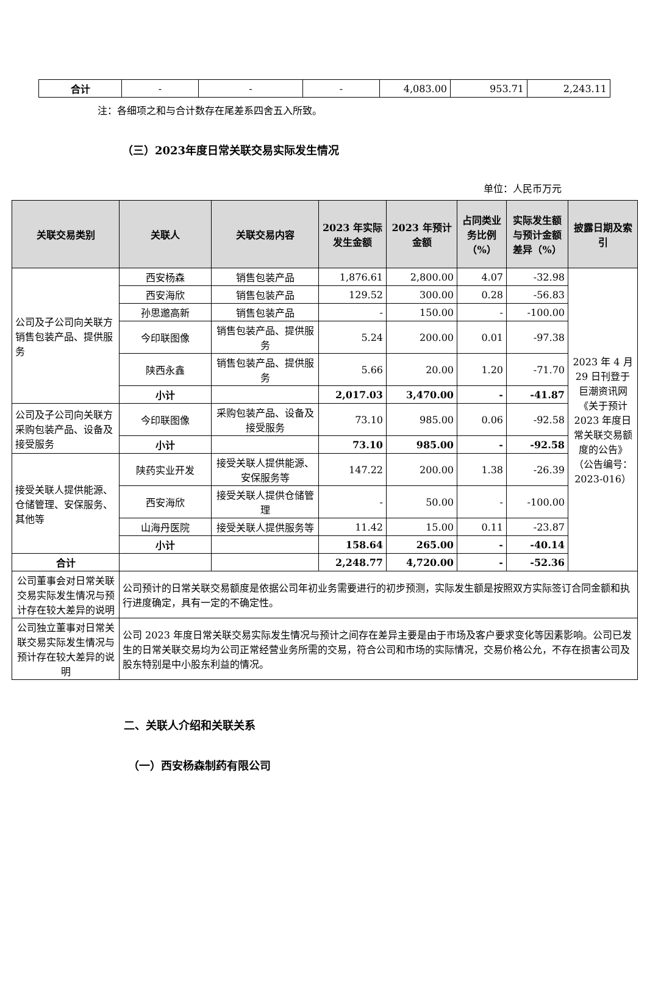| 合计 | - | - | - | 4,083.00 | 953.71 | 2,243.11 |
注：各细项之和与合计数存在尾差系四舍五入所致。
（三）2023年度日常关联交易实际发生情况
单位：人民币万元
| 关联交易类别 | 关联人 | 关联交易内容 | 2023 年实际发生金额 | 2023 年预计金额 | 占同类业务比例（%） | 实际发生额与预计金额差异（%） | 披露日期及索引 |
| --- | --- | --- | --- | --- | --- | --- | --- |
| 公司及子公司向关联方销售包装产品、提供服务 | 西安杨森 | 销售包装产品 | 1,876.61 | 2,800.00 | 4.07 | -32.98 | 2023 年 4 月 29 日刊登于巨潮资讯网《关于预计 2023 年度日常关联交易额度的公告》（公告编号：2023-016） |
| | 西安海欣 | 销售包装产品 | 129.52 | 300.00 | 0.28 | -56.83 | |
| | 孙思邈高新 | 销售包装产品 | - | 150.00 | - | -100.00 | |
| | 今印联图像 | 销售包装产品、提供服务 | 5.24 | 200.00 | 0.01 | -97.38 | |
| | 陕西永鑫 | 销售包装产品、提供服务 | 5.66 | 20.00 | 1.20 | -71.70 | |
| | 小计 | | 2,017.03 | 3,470.00 | - | -41.87 | |
| 公司及子公司向关联方采购包装产品、设备及接受服务 | 今印联图像 | 采购包装产品、设备及接受服务 | 73.10 | 985.00 | 0.06 | -92.58 | |
| | 小计 | | 73.10 | 985.00 | - | -92.58 | |
| 接受关联人提供能源、仓储管理、安保服务、其他等 | 陕药实业开发 | 接受关联人提供能源、安保服务等 | 147.22 | 200.00 | 1.38 | -26.39 | |
| | 西安海欣 | 接受关联人提供仓储管理 | - | 50.00 | - | -100.00 | |
| | 山海丹医院 | 接受关联人提供服务等 | 11.42 | 15.00 | 0.11 | -23.87 | |
| | 小计 | | 158.64 | 265.00 | - | -40.14 | |
| 合计 | | | 2,248.77 | 4,720.00 | - | -52.36 | |
| 公司董事会对日常关联交易实际发生情况与预计存在较大差异的说明 | 公司预计的日常关联交易额度是依据公司年初业务需要进行的初步预测，实际发生额是按照双方实际签订合同金额和执行进度确定，具有一定的不确定性。 | | | | | | |
| 公司独立董事对日常关联交易实际发生情况与预计存在较大差异的说明 | 公司 2023 年度日常关联交易实际发生情况与预计之间存在差异主要是由于市场及客户要求变化等因素影响。公司已发生的日常关联交易均为公司正常经营业务所需的交易，符合公司和市场的实际情况，交易价格公允，不存在损害公司及股东特别是中小股东利益的情况。 | | | | | | |
二、关联人介绍和关联关系
（一）西安杨森制药有限公司